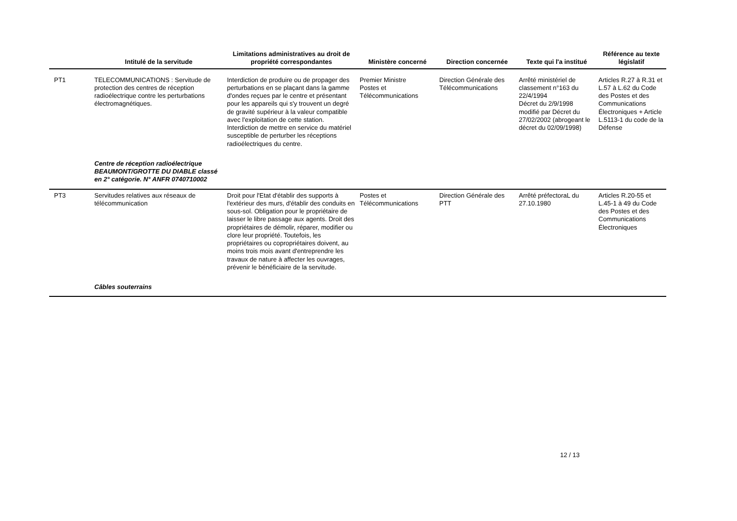| | Intitulé de la servitude | Limitations administratives au droit de propriété correspondantes | Ministère concerné | Direction concernée | Texte qui l'a institué | Référence au texte législatif |
| --- | --- | --- | --- | --- | --- | --- |
| PT1 | TELECOMMUNICATIONS : Servitude de protection des centres de réception radioélectrique contre les perturbations électromagnétiques. | Interdiction de produire ou de propager des perturbations en se plaçant dans la gamme d'ondes reçues par le centre et présentant pour les appareils qui s'y trouvent un degré de gravité supérieur à la valeur compatible avec l'exploitation de cette station. Interdiction de mettre en service du matériel susceptible de perturber les réceptions radioélectriques du centre. | Premier Ministre Postes et Télécommunications | Direction Générale des Télécommunications | Arrêté ministériel de classement n°163 du 22/4/1994 Décret du 2/9/1998 modifié par Décret du 27/02/2002 (abrogeant le décret du 02/09/1998) | Articles R.27 à R.31 et L.57 à L.62 du Code des Postes et des Communications Électroniques + Article L.5113-1 du code de la Défense |
| | Centre de réception radioélectrique BEAUMONT/GROTTE DU DIABLE classé en 2° catégorie. N° ANFR 0740710002 | | | | | |
| PT3 | Servitudes relatives aux réseaux de télécommunication | Droit pour l'Etat d'établir des supports à l'extérieur des murs, d'établir des conduits en sous-sol. Obligation pour le propriétaire de laisser le libre passage aux agents. Droit des propriétaires de démolir, réparer, modifier ou clore leur propriété. Toutefois, les propriétaires ou copropriétaires doivent, au moins trois mois avant d'entreprendre les travaux de nature à affecter les ouvrages, prévenir le bénéficiaire de la servitude. | Postes et Télécommunications | Direction Générale des PTT | Arrêté préfectoraL du 27.10.1980 | Articles R.20-55 et L.45-1 à 49 du Code des Postes et des Communications Électroniques |
| | Câbles souterrains | | | | | |
12 / 13